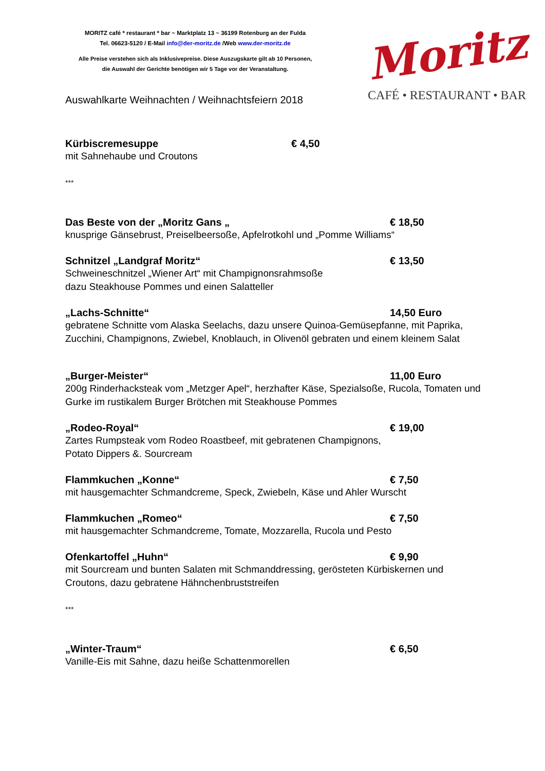MORITZ café * restaurant * bar ~ Marktplatz 13 ~ 36199 Rotenburg an der Fulda
Tel. 06623-5120 / E-Mail info@der-moritz.de /Web www.der-moritz.de
Alle Preise verstehen sich als Inklusivepreise. Diese Auszugskarte gilt ab 10 Personen,
die Auswahl der Gerichte benötigen wir 5 Tage vor der Veranstaltung.
Moritz
CAFÉ • RESTAURANT • BAR
Auswahlkarte Weihnachten / Weihnachtsfeiern 2018
Kürbiscremesuppe € 4,50
mit Sahnehaube und Croutons
***
Das Beste von der „Moritz Gans „ € 18,50
knusprige Gänsebrust, Preiselbeersoße, Apfelrotkohl und „Pomme Williams“
Schnitzel „Landgraf Moritz“€ 13,50
Schweineschnitzel „Wiener Art“ mit Champignonsrahmsoße
dazu Steakhouse Pommes und einen Salatteller
„Lachs-Schnitte“14,50 Euro
gebratene Schnitte vom Alaska Seelachs, dazu unsere Quinoa-Gemüsepfanne, mit Paprika, Zucchini, Champignons, Zwiebel, Knoblauch, in Olivenöl gebraten und einem kleinem Salat
„Burger-Meister“11,00 Euro
200g Rinderhacksteak vom „Metzger Apel“, herzhafter Käse, Spezialsoße, Rucola, Tomaten und Gurke im rustikalem Burger Brötchen mit Steakhouse Pommes
„Rodeo-Royal“€ 19,00
Zartes Rumpsteak vom Rodeo Roastbeef, mit gebratenen Champignons,
Potato Dippers &. Sourcream
Flammkuchen „Konne“€ 7,50
mit hausgemachter Schmandcreme, Speck, Zwiebeln, Käse und Ahler Wurscht
Flammkuchen „Romeo“€ 7,50
mit hausgemachter Schmandcreme, Tomate, Mozzarella, Rucola und Pesto
Ofenkartoffel „Huhn“€ 9,90
mit Sourcream und bunten Salaten mit Schmanddressing, gerösteten Kürbiskernen und Croutons, dazu gebratene Hähnchenbruststreifen
***
„Winter-Traum“€ 6,50
Vanille-Eis mit Sahne, dazu heiße Schattenmorellen